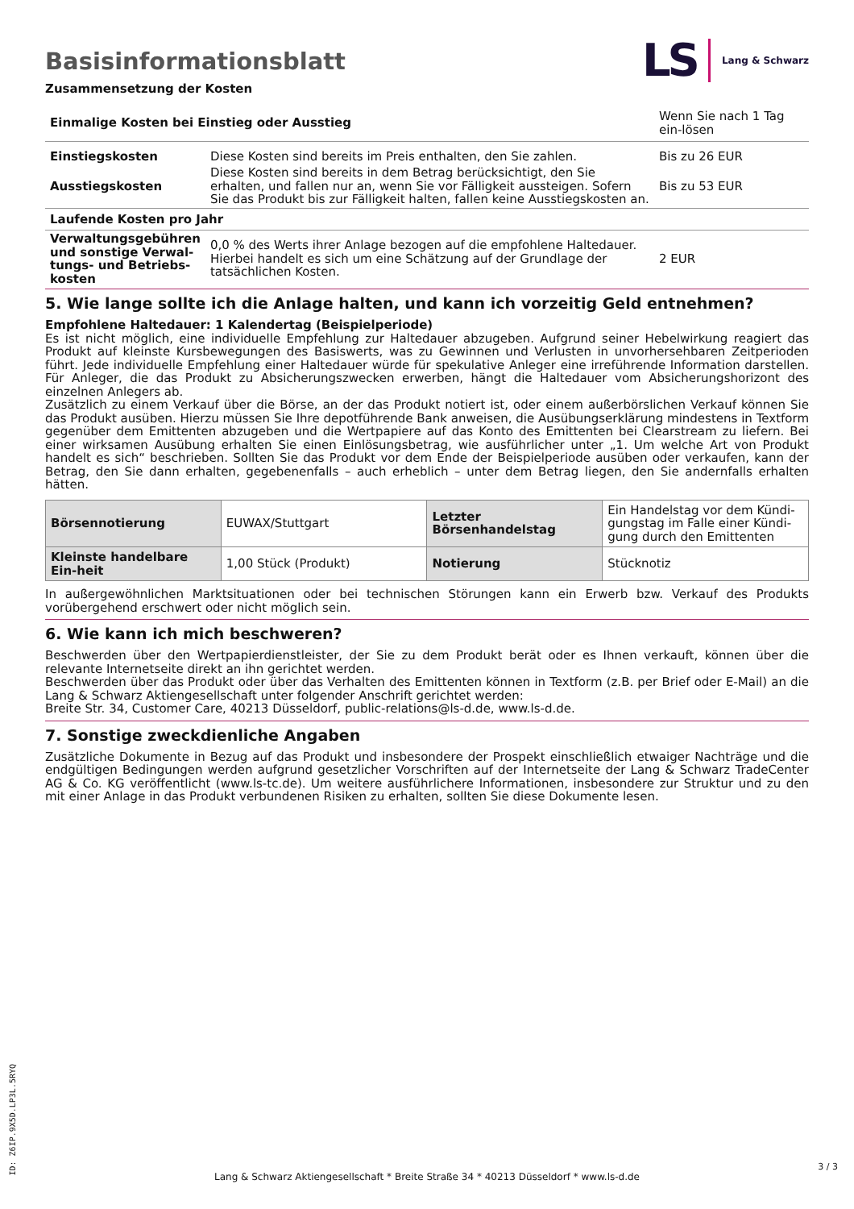Basisinformationsblatt
LS Lang & Schwarz
Zusammensetzung der Kosten
| Einmalige Kosten bei Einstieg oder Ausstieg | | Wenn Sie nach 1 Tag ein-lösen |
| Einstiegskosten | Diese Kosten sind bereits im Preis enthalten, den Sie zahlen. | Bis zu 26 EUR |
| Ausstiegskosten | Diese Kosten sind bereits in dem Betrag berücksichtigt, den Sie erhalten, und fallen nur an, wenn Sie vor Fälligkeit aussteigen. Sofern Sie das Produkt bis zur Fälligkeit halten, fallen keine Ausstiegskosten an. | Bis zu 53 EUR |
| Laufende Kosten pro Jahr | | |
| Verwaltungsgebühren und sonstige Verwal-tungs- und Betriebs-kosten | 0,0 % des Werts ihrer Anlage bezogen auf die empfohlene Haltedauer. Hierbei handelt es sich um eine Schätzung auf der Grundlage der tatsächlichen Kosten. | 2 EUR |
5. Wie lange sollte ich die Anlage halten, und kann ich vorzeitig Geld entnehmen?
Empfohlene Haltedauer: 1 Kalendertag (Beispielperiode)
Es ist nicht möglich, eine individuelle Empfehlung zur Haltedauer abzugeben. Aufgrund seiner Hebelwirkung reagiert das Produkt auf kleinste Kursbewegungen des Basiswerts, was zu Gewinnen und Verlusten in unvorhersehbaren Zeitperioden führt. Jede individuelle Empfehlung einer Haltedauer würde für spekulative Anleger eine irreführende Information darstellen. Für Anleger, die das Produkt zu Absicherungszwecken erwerben, hängt die Haltedauer vom Absicherungshorizont des einzelnen Anlegers ab.
Zusätzlich zu einem Verkauf über die Börse, an der das Produkt notiert ist, oder einem außerbörslichen Verkauf können Sie das Produkt ausüben. Hierzu müssen Sie Ihre depotführende Bank anweisen, die Ausübungserklärung mindestens in Textform gegenüber dem Emittenten abzugeben und die Wertpapiere auf das Konto des Emittenten bei Clearstream zu liefern. Bei einer wirksamen Ausübung erhalten Sie einen Einlösungsbetrag, wie ausführlicher unter „1. Um welche Art von Produkt handelt es sich“ beschrieben. Sollten Sie das Produkt vor dem Ende der Beispielperiode ausüben oder verkaufen, kann der Betrag, den Sie dann erhalten, gegebenenfalls – auch erheblich – unter dem Betrag liegen, den Sie andernfalls erhalten hätten.
| Börsennotierung | EUWAX/Stuttgart | Letzter Börsenhandelstag | Ein Handelstag vor dem Kündi-gungstag im Falle einer Kündi-gung durch den Emittenten |
| Kleinste handelbare Ein-heit | 1,00 Stück (Produkt) | Notierung | Stücknotiz |
In außergewöhnlichen Marktsituationen oder bei technischen Störungen kann ein Erwerb bzw. Verkauf des Produkts vorübergehend erschwert oder nicht möglich sein.
6. Wie kann ich mich beschweren?
Beschwerden über den Wertpapierdienstleister, der Sie zu dem Produkt berät oder es Ihnen verkauft, können über die relevante Internetseite direkt an ihn gerichtet werden.
Beschwerden über das Produkt oder über das Verhalten des Emittenten können in Textform (z.B. per Brief oder E-Mail) an die Lang & Schwarz Aktiengesellschaft unter folgender Anschrift gerichtet werden:
Breite Str. 34, Customer Care, 40213 Düsseldorf, public-relations@ls-d.de, www.ls-d.de.
7. Sonstige zweckdienliche Angaben
Zusätzliche Dokumente in Bezug auf das Produkt und insbesondere der Prospekt einschließlich etwaiger Nachträge und die endgültigen Bedingungen werden aufgrund gesetzlicher Vorschriften auf der Internetseite der Lang & Schwarz TradeCenter AG & Co. KG veröffentlicht (www.ls-tc.de). Um weitere ausführlichere Informationen, insbesondere zur Struktur und zu den mit einer Anlage in das Produkt verbundenen Risiken zu erhalten, sollten Sie diese Dokumente lesen.
ID: Z6IP.9X5D.LP3L.5RYQ
Lang & Schwarz Aktiengesellschaft * Breite Straße 34 * 40213 Düsseldorf * www.ls-d.de
3 / 3